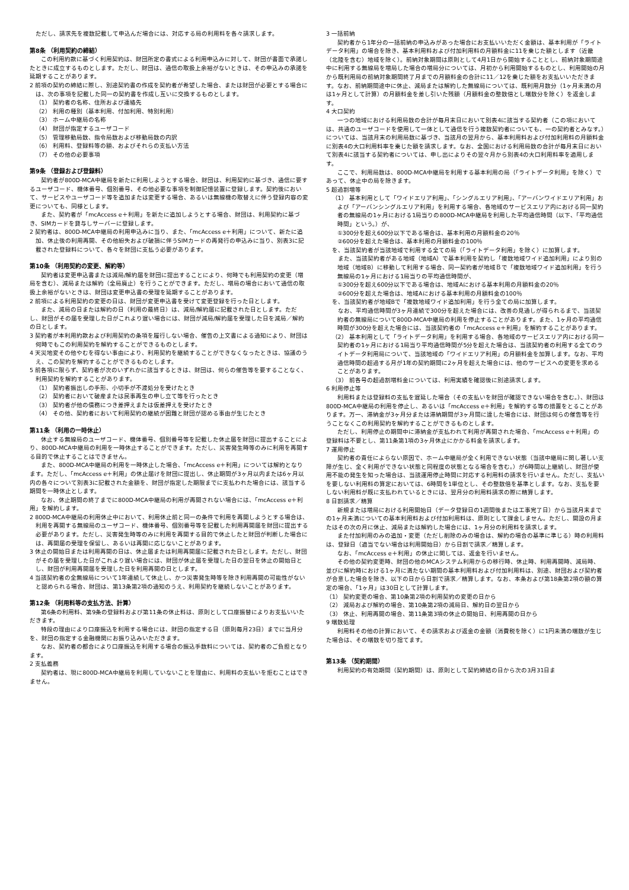ただし、請求先を複数記載して申込んだ場合には、対応する局の利用料を各々請求します。
第8条 （利用契約の締結）
この利用約款に基づく利用契約は、財団所定の書式による利用申込みに対して、財団が書面で承諾したときに成立するものとします。ただし、財団は、通信の取扱上余裕がないときは、その申込みの承諾を延期することがあります。
2 前項の契約の締結に際し、別途契約書の作成を契約者が希望した場合、または財団が必要とする場合には、次の事項を記載した同一の契約書を作成し互いに交換するものとします。
（1） 契約者の名称、住所および連絡先
（2） 利用の種別（基本利用、付加利用、特別利用）
（3） ホーム中継局の名称
（4） 財団が指定するユーザコード
（5） 管理移動局数、指令局数および移動局数の内訳
（6） 利用料、登録料等の額、およびそれらの支払い方法
（7） その他の必要事項
第9条 （登録および登録料）
契約者が800D-MCA中継局を新たに利用しようとする場合、財団は、利用契約に基づき、通信に要するユーザコード、機体番号、個別番号、その他必要な事項を制御記憶装置に登録します。契約後において、サービスやユーザコード等を追加または変更する場合、あるいは無線機の取替えに伴う登録内容の変更についても、同様とします。
また、契約者が「mcAccess e＋利用」を新たに追加しようとする場合、財団は、利用契約に基づき、SIMカードを貸与しサーバーに登録します。
2 契約者は、800D-MCA中継局の利用申込みに当り、また、「mcAccess e＋利用」について、新たに追加、休止後の利用再開、その他紛失および破損に伴うSIMカードの再発行の申込みに当り、別表3に記載された登録料について、各々を財団に支払う必要があります。
第10条 （利用契約の変更、解約等）
契約者は変更申込書または減局/解約届を財団に提出することにより、何時でも利用契約の変更（増局を含む）、減局または解約（全局廃止）を行うことができます。ただし、増局の場合において通信の取扱上余裕がないときは、財団は変更申込書の受理を延期することがあります。
2 前項による利用契約の変更の日は、財団が変更申込書を受けて変更登録を行った日とします。
また、減局の日または解約の日（利用の最終日）は、減局/解約届に記載された日とします。ただし、財団がその届を受理した日がこれより遅い場合には、財団が減局/解約届を受理した日を減局／解約の日とします。
3 契約者が本利用約款および利用契約の条項を履行しない場合、催告の上文書による通知により、財団は何時でもこの利用契約を解約することができるものとします。
4 天災地変その他やむを得ない事由により、利用契約を継続することができなくなったときは、協議のうえ、この契約を解約することができるものとします。
5 前各項に限らず、契約者が次のいずれかに該当するときは、財団は、何らの催告等を要することなく、利用契約を解約することがあります。
（1） 契約者振出しの手形、小切手が不渡処分を受けたとき
（2） 契約者において破産または民事再生の申し立て等を行ったとき
（3） 契約者が他の債務につき差押えまたは仮差押えを受けたとき
（4） その他、契約者において利用契約の継続が困難と財団が認める事由が生じたとき
第11条 （利用の一時休止）
休止する無線局のユーザコード、機体番号、個別番号等を記載した休止届を財団に提出することにより、800D-MCA中継局の利用を一時休止することができます。ただし、災害発生時等のみに利用を再開する目的で休止することはできません。
また、800D-MCA中継局の利用を一時休止した場合、「mcAccess e＋利用」については解約となります。ただし、「mcAccess e＋利用」の休止届けを財団に提出し、休止期間が3ヶ月以内または6ヶ月以内の各々について別表3に記載された金額を、財団が指定した期限までに支払われた場合には、該当する期間を一時休止とします。
なお、休止期間の終了までに800D-MCA中継局の利用が再開されない場合には、「mcAccess e＋利用」を解約します。
2 800D-MCA中継局の利用休止中において、利用休止前と同一の条件で利用を再開しようとする場合は、利用を再開する無線局のユーザコード、機体番号、個別番号等を記載した利用再開届を財団に提出する必要があります。ただし、災害発生時等のみに利用を再開する目的で休止したと財団が判断した場合には、再開届の受理を保留し、あるいは再開に応じないことがあります。
3 休止の開始日または利用再開の日は、休止届または利用再開届に記載された日とします。ただし、財団がその届を受理した日がこれより遅い場合には、財団が休止届を受理した日の翌日を休止の開始日とし、財団が利用再開届を受理した日を利用再開の日とします。
4 当該契約者の全無線局について1年連続して休止し、かつ災害発生時等を除き利用再開の可能性がないと認められる場合、財団は、第13条第2項の通知のうえ、利用契約を継続しないことがあります。
第12条 （利用料等の支払方法、計算）
第6条の利用料、第9条の登録料および第11条の休止料は、原則として口座振替によりお支払いいただきます。
特段の理由により口座振込を利用する場合には、財団の指定する日（原則毎月23日）までに当月分を、財団の指定する金融機関にお振り込みいただきます。
なお、契約者の都合により口座振込を利用する場合の振込手数料については、契約者のご負担となります。
2 支払義務
契約者は、現に800D-MCA中継局を利用していないことを理由に、利用料の支払いを拒むことはできません。
3 一括前納
契約者から1年分の一括前納の申込みがあった場合にお支払いいただく金額は、基本利用が「ライトデータ利用」の場合を除き、基本利用料および付加利用料の月額料金に11を乗じた額とします（近畿（北陸を含む）地域を除く）。前納対象期間は原則として4月1日から開始することとし、前納対象期間途中に利用する無線局を増局した場合の増局分については、月初から利用開始するものとし、利用開始の月から既利用局の前納対象期間終了月までの月額料金の合計に11／12を乗じた額をお支払いいただきます。なお、前納期間途中に休止、減局または解約した無線局については、既利用月数分（1ヶ月未満の月は1ヶ月として計算）の月額料金を差し引いた残額（月額料金の整数倍とし端数分を除く）を返金します。
4 大口契約
一つの地域における利用局数の合計が毎月末日において別表4に該当する契約者（この項においては、共通のユーザコードを使用して一体として通信を行う複数契約者についても、一の契約者とみなす。）については、当該月末の利用局数に基づき、当該月の翌月から、基本利用料および付加利用料の月額料金に別表4の大口利用料率を乗じた額を請求します。なお、全国における利用局数の合計が毎月末日において別表4に該当する契約者については、申し出によりその翌々月から別表4の大口利用料率を適用します。
ここで、利用局数は、800D-MCA中継局を利用する基本利用の局（「ライトデータ利用」を除く）であって、休止中の局を除きます。
5 超過割増等
（1） 基本利用として「ワイドエリア利用」、「シングルエリア利用」、「アーバンワイドエリア利用」および「アーバンシングルエリア利用」を利用する場合、各地域のサービスエリア内における同一契約者の無線局の1ヶ月における1局当りの800D-MCA中継局を利用した平均通信時間（以下、「平均通信時間」という。）が、
①300分を超え600分以下である場合は、基本利用の月額料金の20％
②600分を超えた場合は、基本利用の月額料金の100％
を、当該契約者が当該地域で利用する全ての局（「ライトデータ利用」を除く）に加算します。
　また、当該契約者がある地域（地域A）で基本利用を契約し「複数地域ワイド追加利用」により別の地域（地域B）に移動して利用する場合、同一契約者が地域Ｂで「複数地域ワイド追加利用」を行う無線局の1ヶ月における1局当りの平均通信時間が、
①300分を超え600分以下である場合は、地域Aにおける基本利用の月額料金の20％
②600分を超えた場合は、地域Aにおける基本利用の月額料金の100％
を、当該契約者が地域Bで「複数地域ワイド追加利用」を行う全ての局に加算します。
　なお、平均通信時間が3ヶ月連続で300分を超えた場合には、改善の見通しが得られるまで、当該契約者の無線局について800D-MCA中継局の利用を停止することがあります。また、1ヶ月の平均通信時間が300分を超えた場合には、当該契約者の「mcAccess e＋利用」を解約することがあります。
（2） 基本利用として「ライトデータ利用」を利用する場合、各地域のサービスエリア内における同一契約者の1ヶ月における1局当り平均通信時間が5分を超えた場合は、当該契約者の利用する全てのライトデータ利用局について、当該地域の「ワイドエリア利用」の月額料金を加算します。なお、平均通信時間の超過する月が1年の契約期間に2ヶ月を超えた場合には、他のサービスへの変更を求めることがあります。
（3） 前各号の超過割増料金については、利用実績を確認後に別途請求します。
6 利用停止等
利用料または登録料の支払を遅延した場合（その支払いを財団が確認できない場合を含む。）、財団は800D-MCA中継局の利用を停止し、あるいは「mcAccess e＋利用」を解約する等の措置をとることがあります。万一、滞納金が3ヶ月分または滞納期間が3ヶ月間に達した場合には、財団は何らの催告等を行うことなくこの利用契約を解約することができるものとします。
ただし、利用停止の期間中に滞納金が支払われて利用が再開された場合、「mcAccess e＋利用」の登録料は不要とし、第11条第1項の3ヶ月休止にかかる料金を請求します。
7 運用停止
契約者の責任によらない原因で、ホーム中継局が全く利用できない状態（当該中継局に関し著しい支障が生じ、全く利用ができない状態と同程度の状態となる場合を含む。）が6時間以上継続し、財団が使用不能の発生を知った場合は、当該運用停止時間に対応する利用料の請求を行いません。ただし、支払いを要しない利用料の算定においては、6時間を1単位とし、その整数倍を基準とします。なお、支払を要しない利用料が既に支払われているときには、翌月分の利用料請求の際に精算します。
8 日割請求／精算
新規または増局における利用開始日（データ登録日の1週間後または工事完了日）から当該月末までの1ヶ月未満についての基本利用料および付加利用料は、原則として課金しません。ただし、開設の月またはその次の月に休止、減局または解約した場合には、1ヶ月分の利用料を請求します。
また付加利用のみの追加・変更（ただし削除のみの場合は、解約の場合の基準に準じる）時の利用料は、登録日（適当でない場合は利用開始日）から日割で請求／精算します。
なお、「mcAccess e＋利用」の休止に関しては、返金を行いません。
その他の契約変更時、財団の他のMCAシステム利用からの移行時、休止時、利用再開時、減局時、並びに解約時における1ヶ月に満たない期間の基本利用料および付加利用料は、別途、財団および契約者が合意した場合を除き、以下の日から日割で請求／精算します。なお、本条および第18条第2項の額の算定の場合、「1ヶ月」は30日として計算します。
（1） 契約変更の場合、第10条第2項の利用契約の変更の日から
（2） 減局および解約の場合、第10条第2項の減局日、解約日の翌日から
（3） 休止、利用再開の場合、第11条第3項の休止の開始日、利用再開の日から
9 端数処理
利用料その他の計算において、その請求および返金の金額（消費税を除く）に1円未満の端数が生じた場合は、その端数を切り捨てます。
第13条 （契約期間）
利用契約の有効期間（契約期間）は、原則として契約締結の日から次の3月31日ま